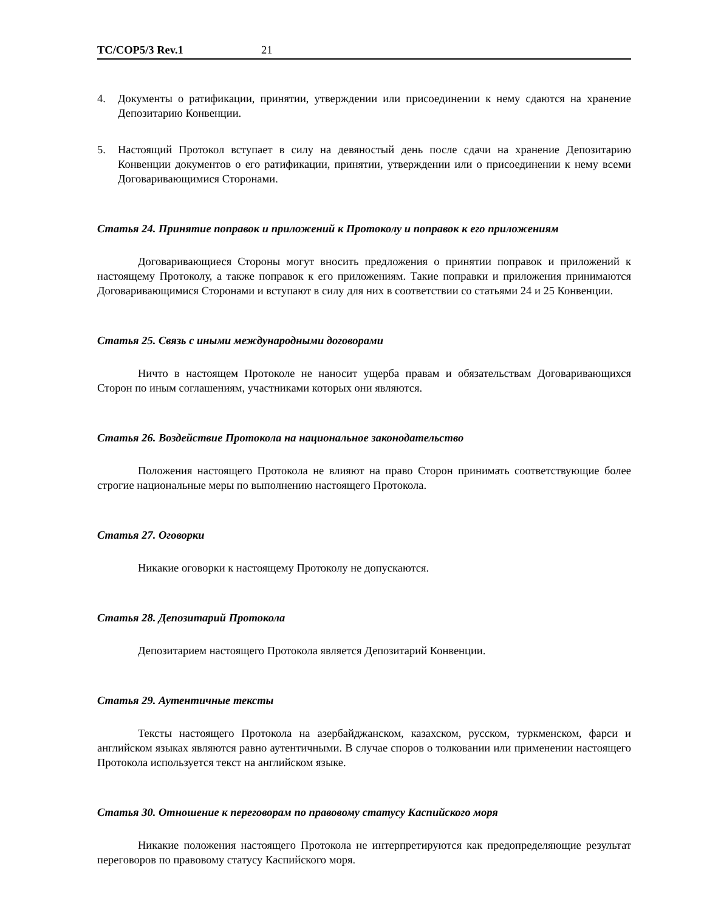TC/COP5/3 Rev.1 21
4. Документы о ратификации, принятии, утверждении или присоединении к нему сдаются на хранение Депозитарию Конвенции.
5. Настоящий Протокол вступает в силу на девяностый день после сдачи на хранение Депозитарию Конвенции документов о его ратификации, принятии, утверждении или о присоединении к нему всеми Договаривающимися Сторонами.
Статья 24. Принятие поправок и приложений к Протоколу и поправок к его приложениям
Договаривающиеся Стороны могут вносить предложения о принятии поправок и приложений к настоящему Протоколу, а также поправок к его приложениям. Такие поправки и приложения принимаются Договаривающимися Сторонами и вступают в силу для них в соответствии со статьями 24 и 25 Конвенции.
Статья 25. Связь с иными международными договорами
Ничто в настоящем Протоколе не наносит ущерба правам и обязательствам Договаривающихся Сторон по иным соглашениям, участниками которых они являются.
Статья 26. Воздействие Протокола на национальное законодательство
Положения настоящего Протокола не влияют на право Сторон принимать соответствующие более строгие национальные меры по выполнению настоящего Протокола.
Статья 27. Оговорки
Никакие оговорки к настоящему Протоколу не допускаются.
Статья 28. Депозитарий Протокола
Депозитарием настоящего Протокола является Депозитарий Конвенции.
Статья 29. Аутентичные тексты
Тексты настоящего Протокола на азербайджанском, казахском, русском, туркменском, фарси и английском языках являются равно аутентичными. В случае споров о толковании или применении настоящего Протокола используется текст на английском языке.
Статья 30. Отношение к переговорам по правовому статусу Каспийского моря
Никакие положения настоящего Протокола не интерпретируются как предопределяющие результат переговоров по правовому статусу Каспийского моря.